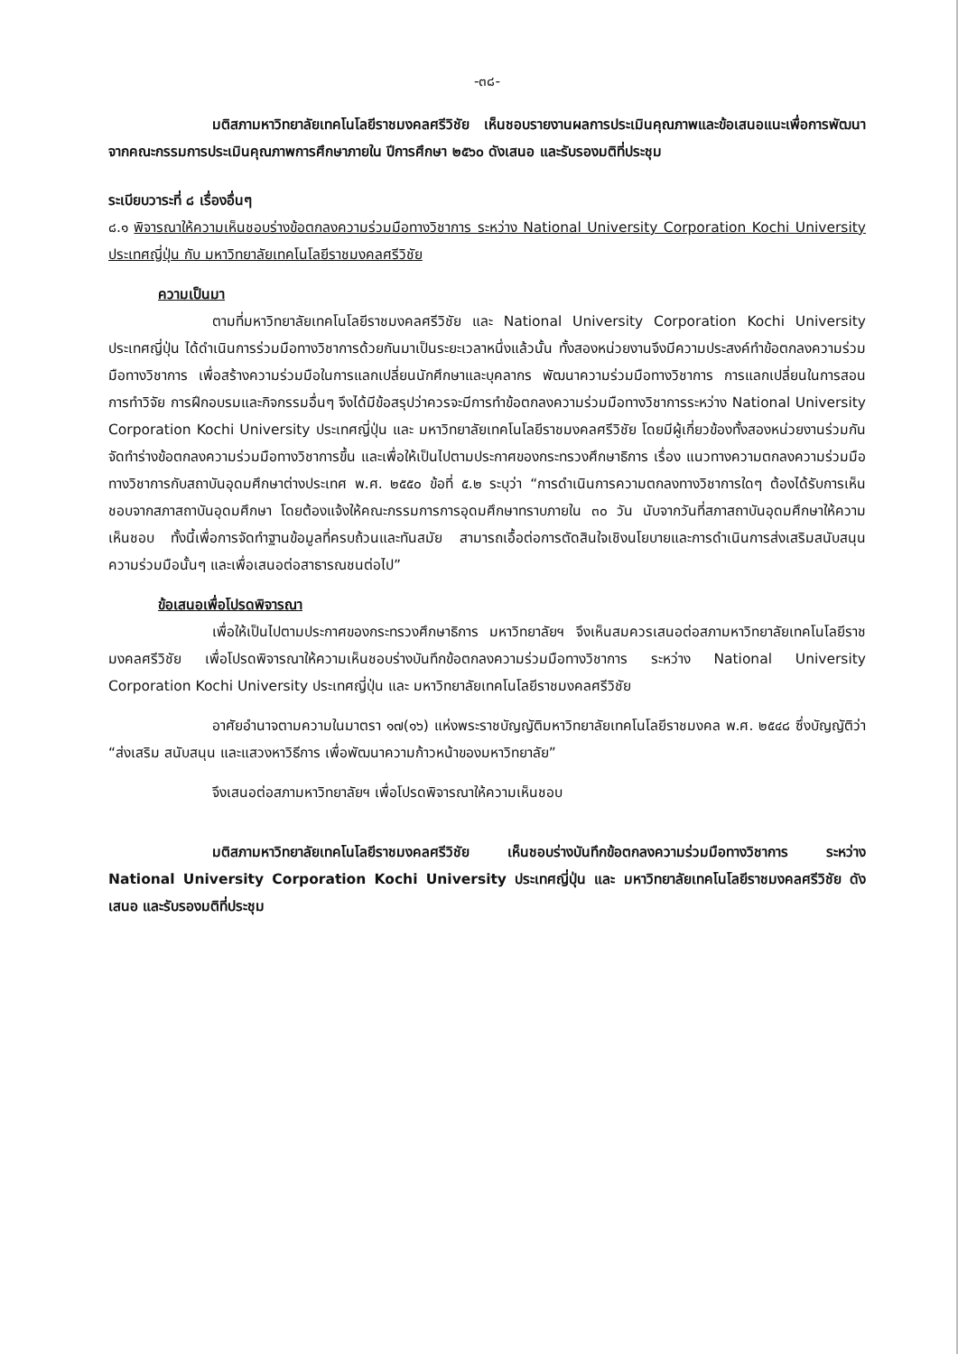-๓๘-
มติสภามหาวิทยาลัยเทคโนโลยีราชมงคลศรีวิชัย เห็นชอบรายงานผลการประเมินคุณภาพและข้อเสนอแนะเพื่อการพัฒนาจากคณะกรรมการประเมินคุณภาพการศึกษาภายใน ปีการศึกษา ๒๕๖๐ ดังเสนอ และรับรองมติที่ประชุม
ระเบียบวาระที่ ๘ เรื่องอื่นๆ
๘.๑ พิจารณาให้ความเห็นชอบร่างข้อตกลงความร่วมมือทางวิชาการ ระหว่าง National University Corporation Kochi University ประเทศญี่ปุ่น กับ มหาวิทยาลัยเทคโนโลยีราชมงคลศรีวิชัย
ความเป็นมา
ตามที่มหาวิทยาลัยเทคโนโลยีราชมงคลศรีวิชัย และ National University Corporation Kochi University ประเทศญี่ปุ่น ได้ดำเนินการร่วมมือทางวิชาการด้วยกันมาเป็นระยะเวลาหนึ่งแล้วนั้น ทั้งสองหน่วยงานจึงมีความประสงค์ทำข้อตกลงความร่วมมือทางวิชาการ เพื่อสร้างความร่วมมือในการแลกเปลี่ยนนักศึกษาและบุคลากร พัฒนาความร่วมมือทางวิชาการ การแลกเปลี่ยนในการสอน การทำวิจัย การฝึกอบรมและกิจกรรมอื่นๆ จึงได้มีข้อสรุปว่าควรจะมีการทำข้อตกลงความร่วมมือทางวิชาการระหว่าง National University Corporation Kochi University ประเทศญี่ปุ่น และ มหาวิทยาลัยเทคโนโลยีราชมงคลศรีวิชัย โดยมีผู้เกี่ยวข้องทั้งสองหน่วยงานร่วมกันจัดทำร่างข้อตกลงความร่วมมือทางวิชาการขึ้น และเพื่อให้เป็นไปตามประกาศของกระทรวงศึกษาธิการ เรื่อง แนวทางความตกลงความร่วมมือทางวิชาการกับสถาบันอุดมศึกษาต่างประเทศ พ.ศ. ๒๕๕๐ ข้อที่ ๕.๒ ระบุว่า “การดำเนินการความตกลงทางวิชาการใดๆ ต้องได้รับการเห็นชอบจากสภาสถาบันอุดมศึกษา โดยต้องแจ้งให้คณะกรรมการการอุดมศึกษาทราบภายใน ๓๐ วัน นับจากวันที่สภาสถาบันอุดมศึกษาให้ความเห็นชอบ ทั้งนี้เพื่อการจัดทำฐานข้อมูลที่ครบถ้วนและทันสมัย สามารถเอื้อต่อการตัดสินใจเชิงนโยบายและการดำเนินการส่งเสริมสนับสนุนความร่วมมือนั้นๆ และเพื่อเสนอต่อสาธารณชนต่อไป”
ข้อเสนอเพื่อโปรดพิจารณา
เพื่อให้เป็นไปตามประกาศของกระทรวงศึกษาธิการ มหาวิทยาลัยฯ จึงเห็นสมควรเสนอต่อสภามหาวิทยาลัยเทคโนโลยีราชมงคลศรีวิชัย เพื่อโปรดพิจารณาให้ความเห็นชอบร่างบันทึกข้อตกลงความร่วมมือทางวิชาการ ระหว่าง National University Corporation Kochi University ประเทศญี่ปุ่น และ มหาวิทยาลัยเทคโนโลยีราชมงคลศรีวิชัย
อาศัยอำนาจตามความในมาตรา ๑๗(๑๖) แห่งพระราชบัญญัติมหาวิทยาลัยเทคโนโลยีราชมงคล พ.ศ. ๒๕๔๘ ซึ่งบัญญัติว่า “ส่งเสริม สนับสนุน และแสวงหาวิธีการ เพื่อพัฒนาความก้าวหน้าของมหาวิทยาลัย”
จึงเสนอต่อสภามหาวิทยาลัยฯ เพื่อโปรดพิจารณาให้ความเห็นชอบ
มติสภามหาวิทยาลัยเทคโนโลยีราชมงคลศรีวิชัย เห็นชอบร่างบันทึกข้อตกลงความร่วมมือทางวิชาการ ระหว่าง National University Corporation Kochi University ประเทศญี่ปุ่น และ มหาวิทยาลัยเทคโนโลยีราชมงคลศรีวิชัย ดังเสนอ และรับรองมติที่ประชุม